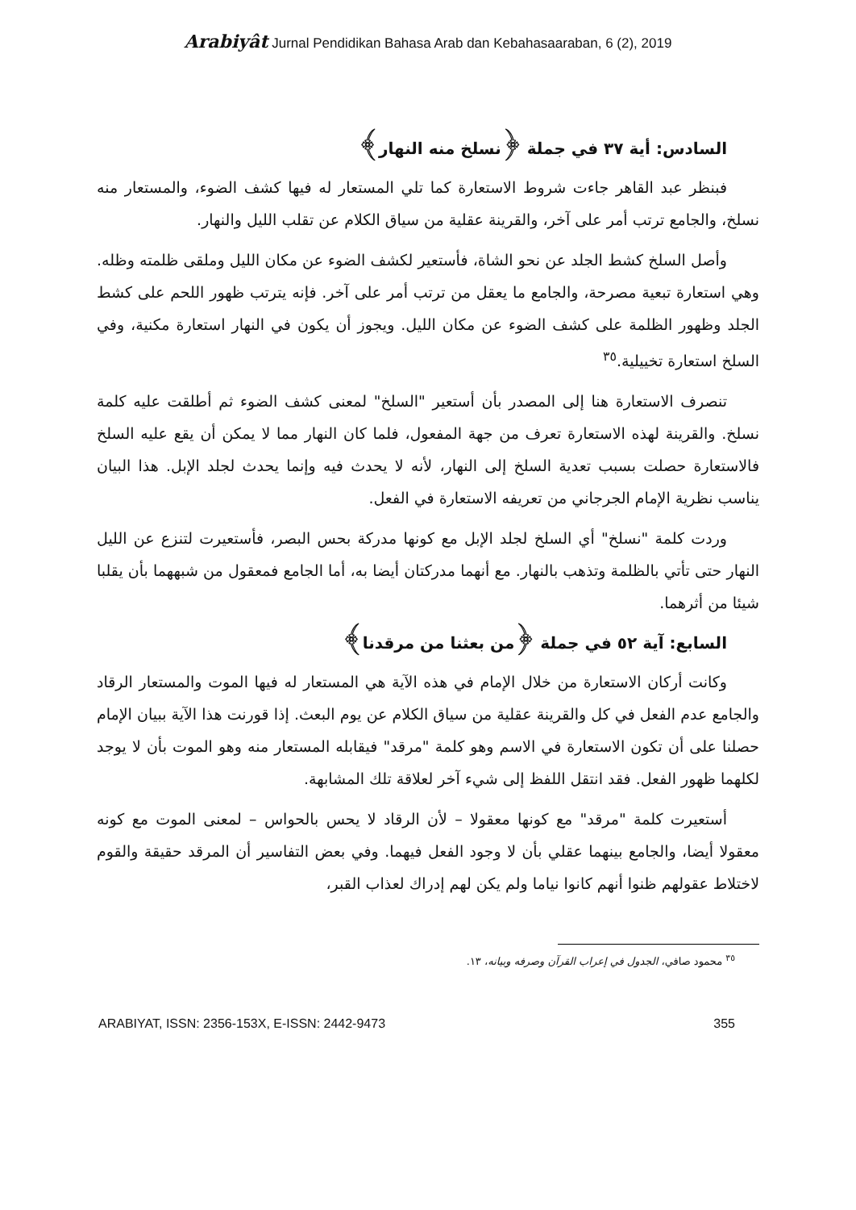Arabiyât Jurnal Pendidikan Bahasa Arab dan Kebahasaaraban, 6 (2), 2019
السادس: أية ٣٧ في جملة ﴿نسلخ منه النهار﴾
فبنظر عبد القاهر جاءت شروط الاستعارة كما تلي المستعار له فيها كشف الضوء، والمستعار منه نسلخ، والجامع ترتب أمر على آخر، والقرينة عقلية من سياق الكلام عن تقلب الليل والنهار.
وأصل السلخ كشط الجلد عن نحو الشاة، فأستعير لكشف الضوء عن مكان الليل وملقى ظلمته وظله. وهي استعارة تبعية مصرحة، والجامع ما يعقل من ترتب أمر على آخر. فإنه يترتب ظهور اللحم على كشط الجلد وظهور الظلمة على كشف الضوء عن مكان الليل. ويجوز أن يكون في النهار استعارة مكنية، وفي السلخ استعارة تخييلية.<sup>٣٥</sup>
تنصرف الاستعارة هنا إلى المصدر بأن أستعير "السلخ" لمعنى كشف الضوء ثم أطلقت عليه كلمة نسلخ. والقرينة لهذه الاستعارة تعرف من جهة المفعول، فلما كان النهار مما لا يمكن أن يقع عليه السلخ فالاستعارة حصلت بسبب تعدية السلخ إلى النهار، لأنه لا يحدث فيه وإنما يحدث لجلد الإبل. هذا البيان يناسب نظرية الإمام الجرجاني من تعريفه الاستعارة في الفعل.
وردت كلمة "نسلخ" أي السلخ لجلد الإبل مع كونها مدركة بحس البصر، فأستعيرت لتنزع عن الليل النهار حتى تأتي بالظلمة وتذهب بالنهار. مع أنهما مدركتان أيضا به، أما الجامع فمعقول من شبههما بأن يقلبا شيئا من أثرهما.
السابع: آية ٥٢ في جملة ﴿من بعثنا من مرقدنا﴾
وكانت أركان الاستعارة من خلال الإمام في هذه الآية هي المستعار له فيها الموت والمستعار الرقاد والجامع عدم الفعل في كل والقرينة عقلية من سياق الكلام عن يوم البعث. إذا قورنت هذا الآية ببيان الإمام حصلنا على أن تكون الاستعارة في الاسم وهو كلمة "مرقد" فيقابله المستعار منه وهو الموت بأن لا يوجد لكلهما ظهور الفعل. فقد انتقل اللفظ إلى شيء آخر لعلاقة تلك المشابهة.
أستعيرت كلمة "مرقد" مع كونها معقولا – لأن الرقاد لا يحس بالحواس – لمعنى الموت مع كونه معقولا أيضا، والجامع بينهما عقلي بأن لا وجود الفعل فيهما. وفي بعض التفاسير أن المرقد حقيقة والقوم لاختلاط عقولهم ظنوا أنهم كانوا نياما ولم يكن لهم إدراك لعذاب القبر،
<sup>٣٥</sup> محمود صافي، الجدول في إعراب القرآن وصرفه وبيانه، ١٣.
ARABIYAT, ISSN: 2356-153X, E-ISSN: 2442-9473 355